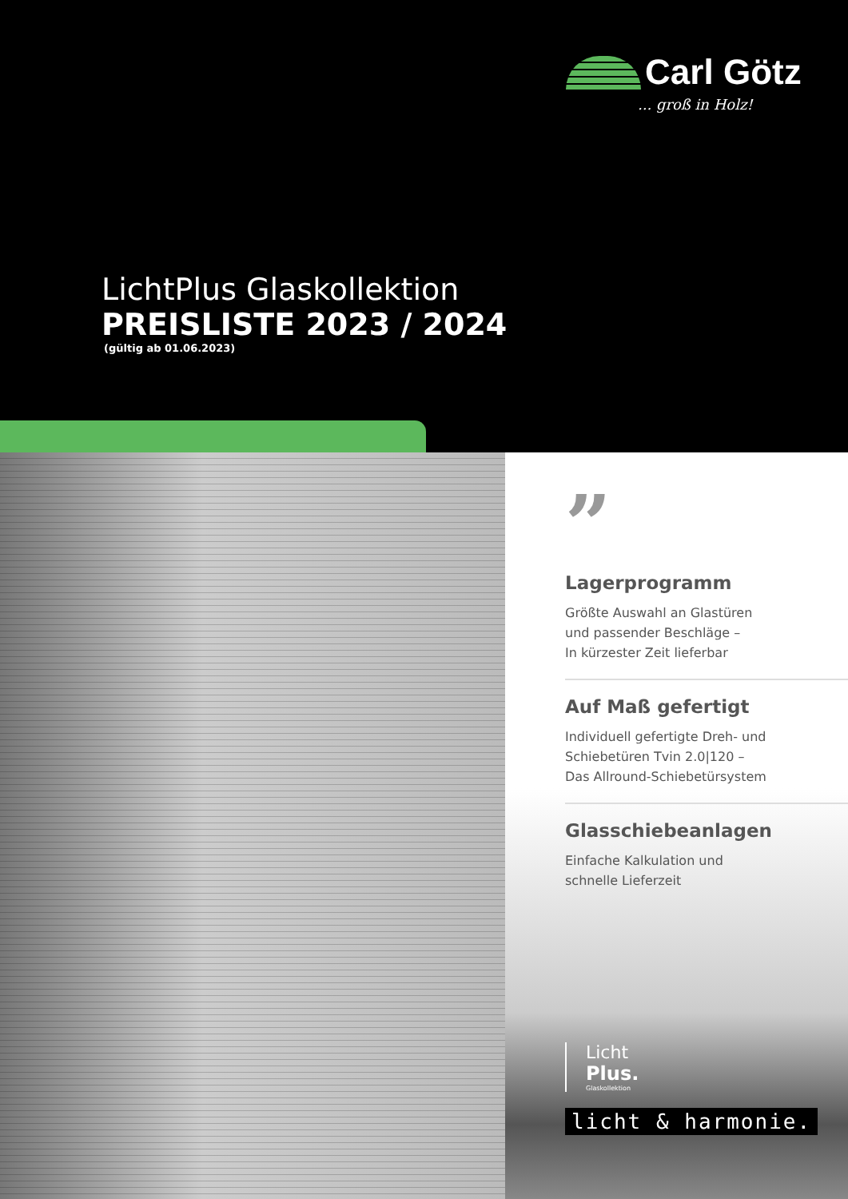Carl Götz
... groß in Holz!
LichtPlus Glaskollektion
PREISLISTE 2023 / 2024
(gültig ab 01.06.2023)
”
Lagerprogramm
Größte Auswahl an Glastüren
und passender Beschläge –
In kürzester Zeit lieferbar
Auf Maß gefertigt
Individuell gefertigte Dreh- und
Schiebetüren Tvin 2.0|120 –
Das Allround-Schiebetürsystem
Glasschiebeanlagen
Einfache Kalkulation und
schnelle Lieferzeit
Licht
Plus.
Glaskollektion
licht & harmonie.